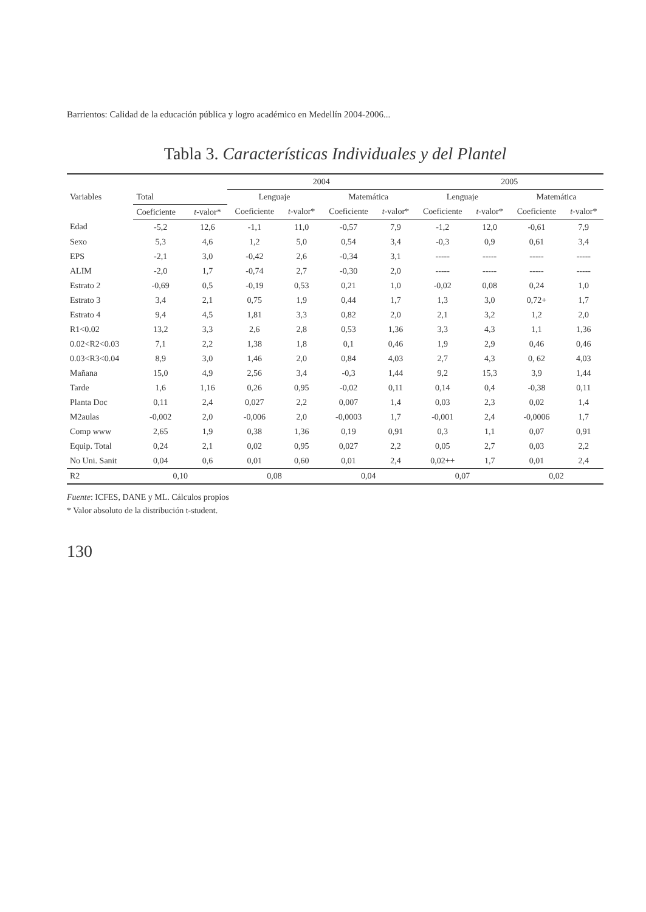Barrientos: Calidad de la educación pública y logro académico en Medellín 2004-2006...
Tabla 3. Características Individuales y del Plantel
| Variables | | | 2004 | | | | 2005 | | | |
| --- | --- | --- | --- | --- | --- | --- | --- | --- | --- | --- |
| | Total | | Lenguaje | | Matemática | | Lenguaje | | Matemática | |
| | Coeficiente | t -valor* | Coeficiente | t -valor* | Coeficiente | t -valor* | Coeficiente | t -valor* | Coeficiente | t -valor* |
| Edad | -5,2 | 12,6 | -1,1 | 11,0 | -0,57 | 7,9 | -1,2 | 12,0 | -0,61 | 7,9 |
| Sexo | 5,3 | 4,6 | 1,2 | 5,0 | 0,54 | 3,4 | -0,3 | 0,9 | 0,61 | 3,4 |
| EPS | -2,1 | 3,0 | -0,42 | 2,6 | -0,34 | 3,1 | ----- | ----- | ----- | ----- |
| ALIM | -2,0 | 1,7 | -0,74 | 2,7 | -0,30 | 2,0 | ----- | ----- | ----- | ----- |
| Estrato 2 | -0,69 | 0,5 | -0,19 | 0,53 | 0,21 | 1,0 | -0,02 | 0,08 | 0,24 | 1,0 |
| Estrato 3 | 3,4 | 2,1 | 0,75 | 1,9 | 0,44 | 1,7 | 1,3 | 3,0 | 0,72+ | 1,7 |
| Estrato 4 | 9,4 | 4,5 | 1,81 | 3,3 | 0,82 | 2,0 | 2,1 | 3,2 | 1,2 | 2,0 |
| R1<0.02 | 13,2 | 3,3 | 2,6 | 2,8 | 0,53 | 1,36 | 3,3 | 4,3 | 1,1 | 1,36 |
| 0.02<R2<0.03 | 7,1 | 2,2 | 1,38 | 1,8 | 0,1 | 0,46 | 1,9 | 2,9 | 0,46 | 0,46 |
| 0.03<R3<0.04 | 8,9 | 3,0 | 1,46 | 2,0 | 0,84 | 4,03 | 2,7 | 4,3 | 0, 62 | 4,03 |
| Mañana | 15,0 | 4,9 | 2,56 | 3,4 | -0,3 | 1,44 | 9,2 | 15,3 | 3,9 | 1,44 |
| Tarde | 1,6 | 1,16 | 0,26 | 0,95 | -0,02 | 0,11 | 0,14 | 0,4 | -0,38 | 0,11 |
| Planta Doc | 0,11 | 2,4 | 0,027 | 2,2 | 0,007 | 1,4 | 0,03 | 2,3 | 0,02 | 1,4 |
| M2aulas | -0,002 | 2,0 | -0,006 | 2,0 | -0,0003 | 1,7 | -0,001 | 2,4 | -0,0006 | 1,7 |
| Comp www | 2,65 | 1,9 | 0,38 | 1,36 | 0,19 | 0,91 | 0,3 | 1,1 | 0,07 | 0,91 |
| Equip. Total | 0,24 | 2,1 | 0,02 | 0,95 | 0,027 | 2,2 | 0,05 | 2,7 | 0,03 | 2,2 |
| No Uni. Sanit | 0,04 | 0,6 | 0,01 | 0,60 | 0,01 | 2,4 | 0,02++ | 1,7 | 0,01 | 2,4 |
| R2 | 0,10 | | 0,08 | | 0,04 | | 0,07 | | 0,02 | |
Fuente: ICFES, DANE y ML. Cálculos propios
* Valor absoluto de la distribución t-student.
130